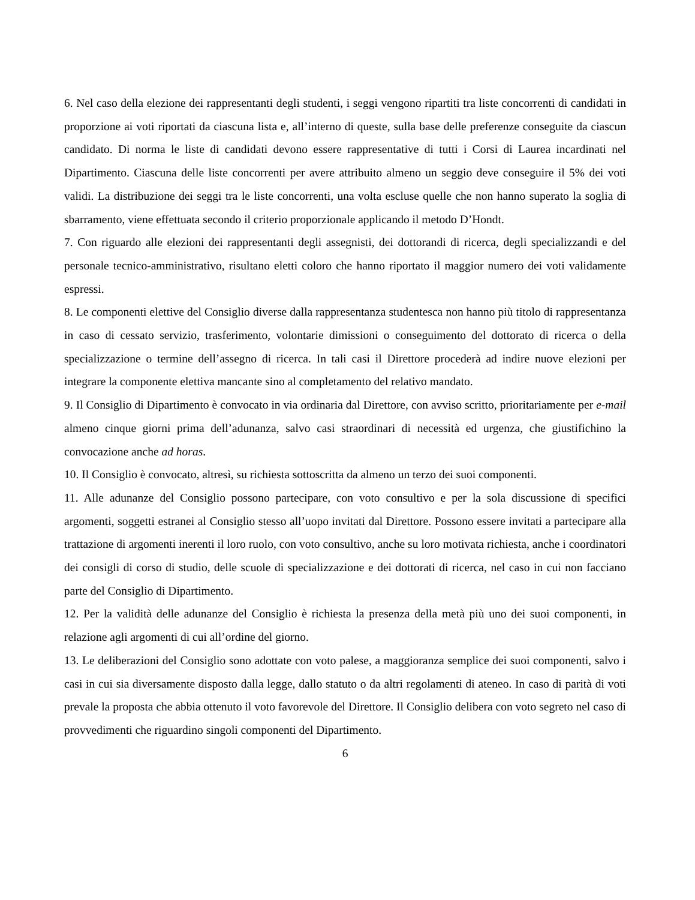6. Nel caso della elezione dei rappresentanti degli studenti, i seggi vengono ripartiti tra liste concorrenti di candidati in proporzione ai voti riportati da ciascuna lista e, all’interno di queste, sulla base delle preferenze conseguite da ciascun candidato. Di norma le liste di candidati devono essere rappresentative di tutti i Corsi di Laurea incardinati nel Dipartimento. Ciascuna delle liste concorrenti per avere attribuito almeno un seggio deve conseguire il 5% dei voti validi. La distribuzione dei seggi tra le liste concorrenti, una volta escluse quelle che non hanno superato la soglia di sbarramento, viene effettuata secondo il criterio proporzionale applicando il metodo D’Hondt.
7. Con riguardo alle elezioni dei rappresentanti degli assegnisti, dei dottorandi di ricerca, degli specializzandi e del personale tecnico-amministrativo, risultano eletti coloro che hanno riportato il maggior numero dei voti validamente espressi.
8. Le componenti elettive del Consiglio diverse dalla rappresentanza studentesca non hanno più titolo di rappresentanza in caso di cessato servizio, trasferimento, volontarie dimissioni o conseguimento del dottorato di ricerca o della specializzazione o termine dell’assegno di ricerca. In tali casi il Direttore procederà ad indire nuove elezioni per integrare la componente elettiva mancante sino al completamento del relativo mandato.
9. Il Consiglio di Dipartimento è convocato in via ordinaria dal Direttore, con avviso scritto, prioritariamente per e-mail almeno cinque giorni prima dell’adunanza, salvo casi straordinari di necessità ed urgenza, che giustifichino la convocazione anche ad horas.
10. Il Consiglio è convocato, altresì, su richiesta sottoscritta da almeno un terzo dei suoi componenti.
11. Alle adunanze del Consiglio possono partecipare, con voto consultivo e per la sola discussione di specifici argomenti, soggetti estranei al Consiglio stesso all’uopo invitati dal Direttore. Possono essere invitati a partecipare alla trattazione di argomenti inerenti il loro ruolo, con voto consultivo, anche su loro motivata richiesta, anche i coordinatori dei consigli di corso di studio, delle scuole di specializzazione e dei dottorati di ricerca, nel caso in cui non facciano parte del Consiglio di Dipartimento.
12. Per la validità delle adunanze del Consiglio è richiesta la presenza della metà più uno dei suoi componenti, in relazione agli argomenti di cui all’ordine del giorno.
13. Le deliberazioni del Consiglio sono adottate con voto palese, a maggioranza semplice dei suoi componenti, salvo i casi in cui sia diversamente disposto dalla legge, dallo statuto o da altri regolamenti di ateneo. In caso di parità di voti prevale la proposta che abbia ottenuto il voto favorevole del Direttore. Il Consiglio delibera con voto segreto nel caso di provvedimenti che riguardino singoli componenti del Dipartimento.
6